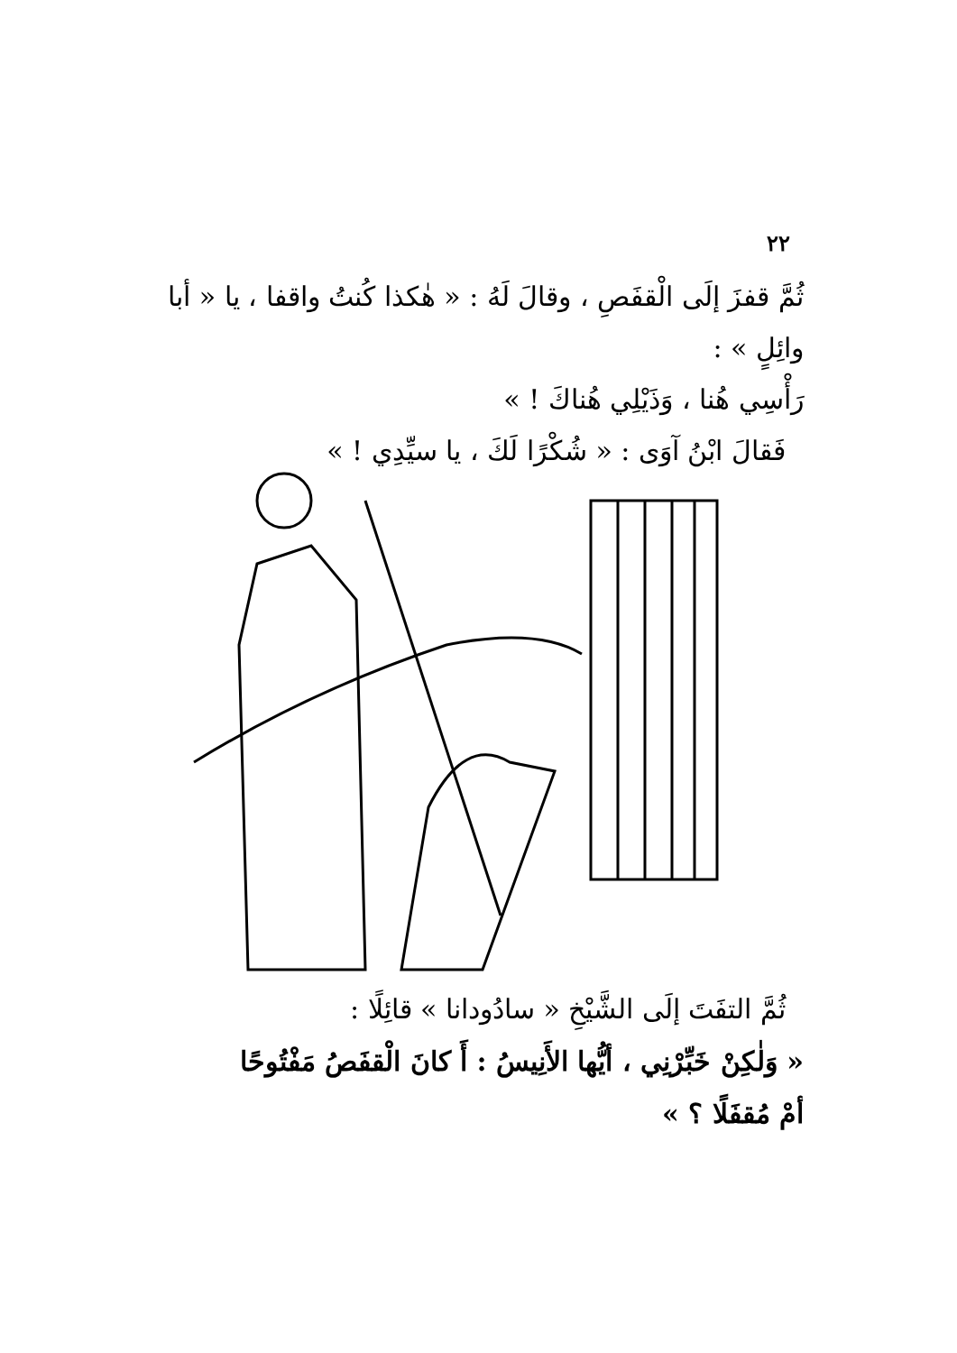٢٢
ثُمَّ قفزَ إلَى الْقفَصِ ، وقالَ لَهُ : « هٰكذا كُنتُ واقفا ، يا « أبا وائِلٍ » :
رَأْسِي هُنا ، وَذَيْلِي هُناكَ ! »
فَقالَ ابْنُ آوَى : « شُكْرًا لَكَ ، يا سيِّدِي ! »
ثُمَّ التفَتَ إلَى الشَّيْخِ « سادُودانا » قائِلًا :
« وَلٰكِنْ خَبِّرْنِي ، أيُّها الأَنِيسُ : أَ كانَ الْقفَصُ مَفْتُوحًا
أمْ مُقفَلًا ؟ »